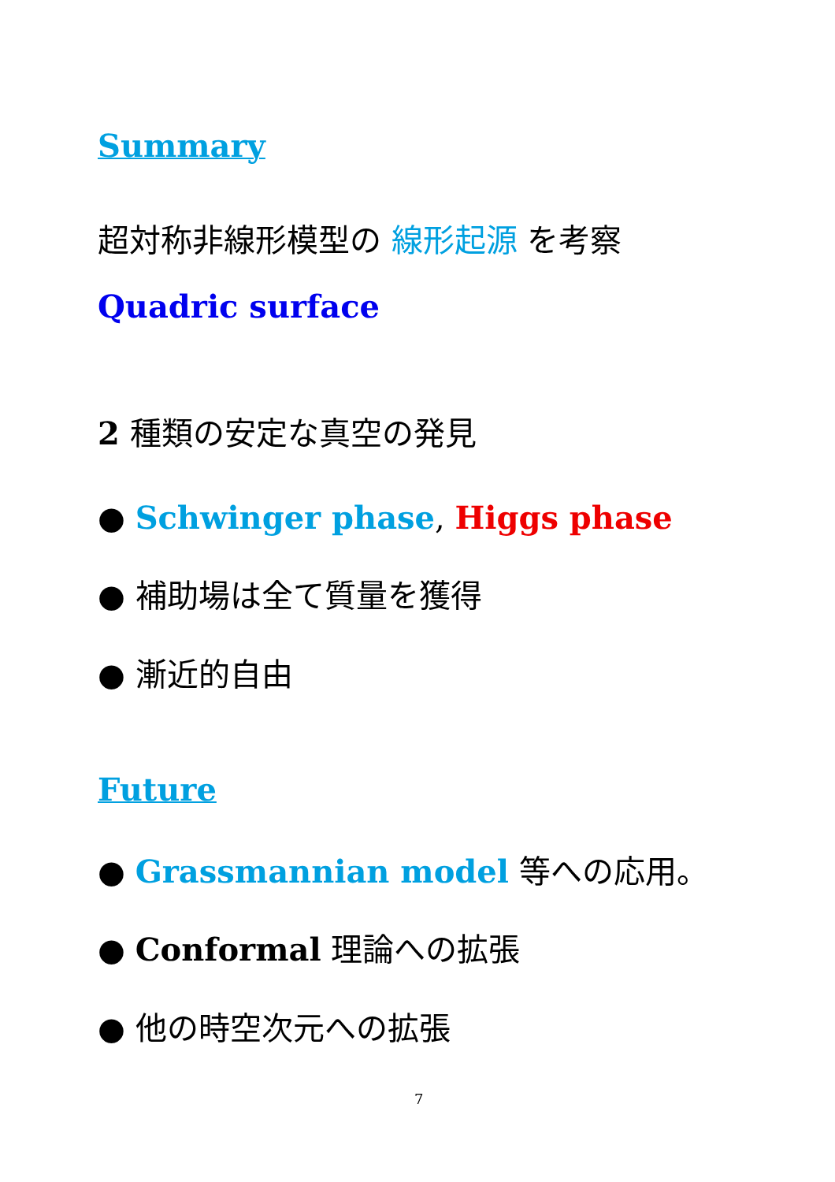Summary
超対称非線形模型の 線形起源 を考察
Quadric surface
2 種類の安定な真空の発見
● Schwinger phase, Higgs phase
● 補助場は全て質量を獲得
● 漸近的自由
Future
● Grassmannian model 等への応用。
● Conformal 理論への拡張
● 他の時空次元への拡張
7